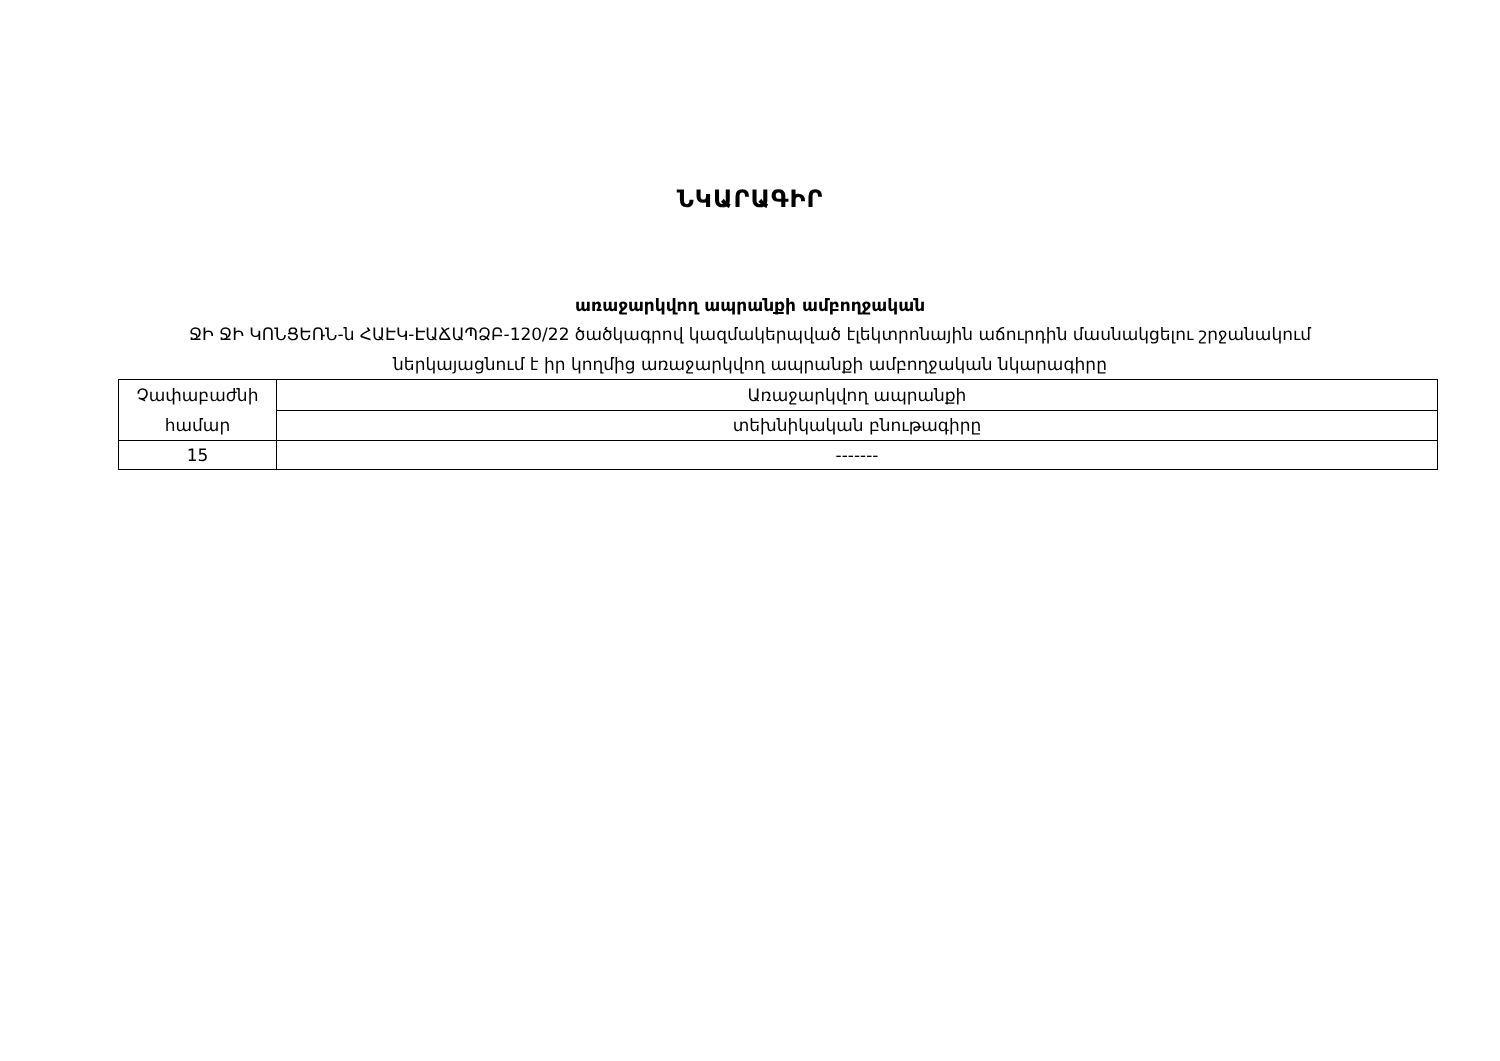ՆԿԱՐԱԳԻՐ
առաջարկվող ապրանքի ամբողջական
ՋԻ ՋԻ ԿՈՆՑԵՌՆ-ն ՀԱԷԿ-ԷԱՃԱՊՁԲ-120/22 ծածկագրով կազմակերպված էլեկտրոնային աճուրդին մասնակցելու շրջանակում
ներկայացնում է իր կողմից առաջարկվող ապրանքի ամբողջական նկարագիրը
| Չափաբաժնի համար | Առաջարկվող ապրանքի |
| | տեխնիկական բնութագիրը |
| 15 | ------- |